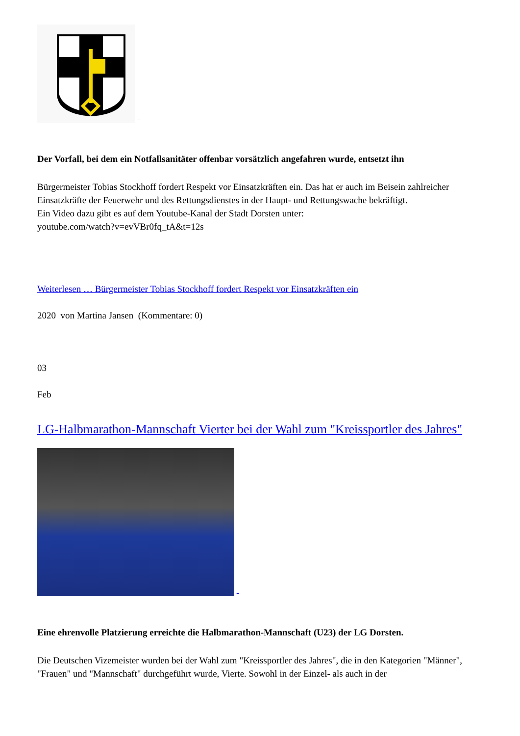Der Vorfall, bei dem ein Notfallsanitäter offenbar vorsätzlich angefahren wurde, entsetzt ihn
Bürgermeister Tobias Stockhoff fordert Respekt vor Einsatzkräften ein. Das hat er auch im Beisein zahlreicher Einsatzkräfte der Feuerwehr und des Rettungsdienstes in der Haupt- und Rettungswache bekräftigt.
Ein Video dazu gibt es auf dem Youtube-Kanal der Stadt Dorsten unter:
youtube.com/watch?v=evVBr0fq_tA&t=12s
Weiterlesen … Bürgermeister Tobias Stockhoff fordert Respekt vor Einsatzkräften ein
2020 von Martina Jansen (Kommentare: 0)
03
Feb
LG-Halbmarathon-Mannschaft Vierter bei der Wahl zum "Kreissportler des Jahres"
Eine ehrenvolle Platzierung erreichte die Halbmarathon-Mannschaft (U23) der LG Dorsten.
Die Deutschen Vizemeister wurden bei der Wahl zum "Kreissportler des Jahres", die in den Kategorien "Männer", "Frauen" und "Mannschaft" durchgeführt wurde, Vierte. Sowohl in der Einzel- als auch in der